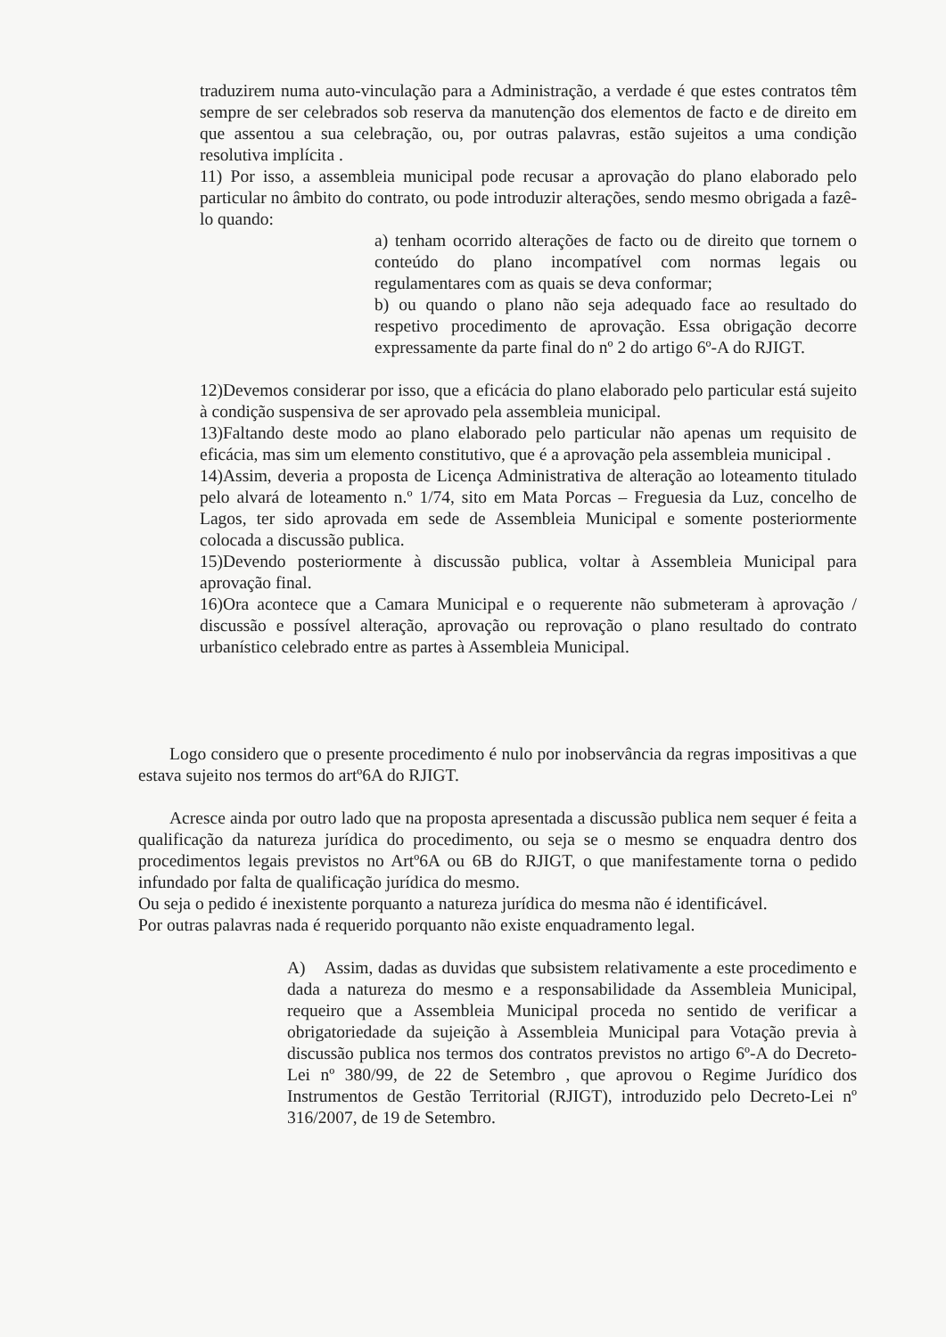traduzirem numa auto-vinculação para a Administração, a verdade é que estes contratos têm sempre de ser celebrados sob reserva da manutenção dos elementos de facto e de direito em que assentou a sua celebração, ou, por outras palavras, estão sujeitos a uma condição resolutiva implícita .
11) Por isso, a assembleia municipal pode recusar a aprovação do plano elaborado pelo particular no âmbito do contrato, ou pode introduzir alterações, sendo mesmo obrigada a fazê-lo quando:
a) tenham ocorrido alterações de facto ou de direito que tornem o conteúdo do plano incompatível com normas legais ou regulamentares com as quais se deva conformar;
b) ou quando o plano não seja adequado face ao resultado do respetivo procedimento de aprovação. Essa obrigação decorre expressamente da parte final do nº 2 do artigo 6º-A do RJIGT.
12)Devemos considerar por isso, que a eficácia do plano elaborado pelo particular está sujeito à condição suspensiva de ser aprovado pela assembleia municipal.
13)Faltando deste modo ao plano elaborado pelo particular não apenas um requisito de eficácia, mas sim um elemento constitutivo, que é a aprovação pela assembleia municipal .
14)Assim, deveria a proposta de Licença Administrativa de alteração ao loteamento titulado pelo alvará de loteamento n.º 1/74, sito em Mata Porcas – Freguesia da Luz, concelho de Lagos, ter sido aprovada em sede de Assembleia Municipal e somente posteriormente colocada a discussão publica.
15)Devendo posteriormente à discussão publica, voltar à Assembleia Municipal para aprovação final.
16)Ora acontece que a Camara Municipal e o requerente não submeteram à aprovação / discussão e possível alteração, aprovação ou reprovação o plano resultado do contrato urbanístico celebrado entre as partes à Assembleia Municipal.
Logo considero que o presente procedimento é nulo por inobservância da regras impositivas a que estava sujeito nos termos do artº6A do RJIGT.
Acresce ainda por outro lado que na proposta apresentada a discussão publica nem sequer é feita a qualificação da natureza jurídica do procedimento, ou seja se o mesmo se enquadra dentro dos procedimentos legais previstos no Artº6A ou 6B do RJIGT, o que manifestamente torna o pedido infundado por falta de qualificação jurídica do mesmo.
Ou seja o pedido é inexistente porquanto a natureza jurídica do mesma não é identificável.
Por outras palavras nada é requerido porquanto não existe enquadramento legal.
A) Assim, dadas as duvidas que subsistem relativamente a este procedimento e dada a natureza do mesmo e a responsabilidade da Assembleia Municipal, requeiro que a Assembleia Municipal proceda no sentido de verificar a obrigatoriedade da sujeição à Assembleia Municipal para Votação previa à discussão publica nos termos dos contratos previstos no artigo 6º-A do Decreto-Lei nº 380/99, de 22 de Setembro , que aprovou o Regime Jurídico dos Instrumentos de Gestão Territorial (RJIGT), introduzido pelo Decreto-Lei nº 316/2007, de 19 de Setembro.